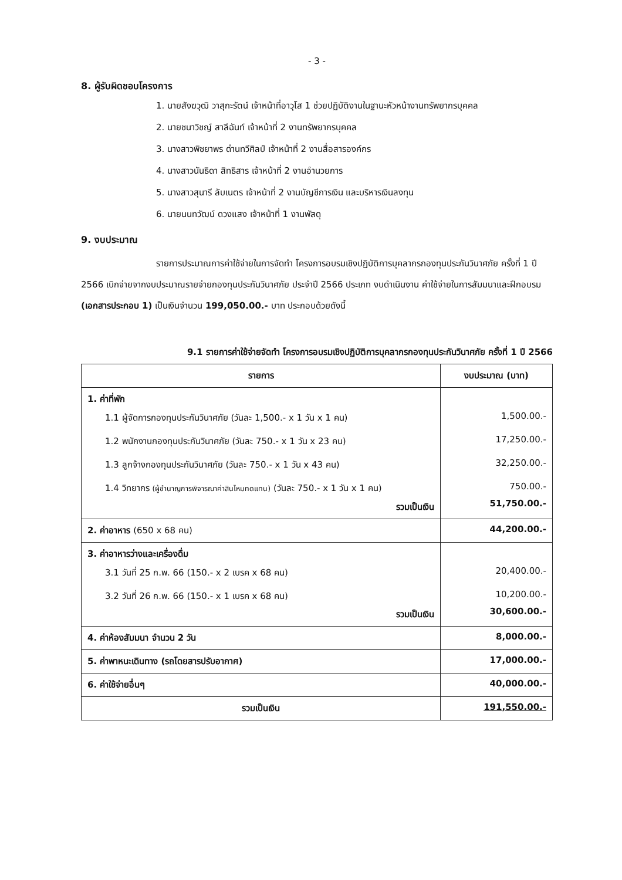- 3 -
8. ผู้รับผิดชอบโครงการ
1. นายสังฆวุฒิ วาสุกะรัตน์ เจ้าหน้าที่อาวุโส 1 ช่วยปฏิบัติงานในฐานะหัวหน้างานทรัพยากรบุคคล
2. นายชนาวิชญ์ สาลีฉันท์ เจ้าหน้าที่ 2 งานทรัพยากรบุคคล
3. นางสาวพิชยาพร ด่านทวีศิลป์ เจ้าหน้าที่ 2 งานสื่อสารองค์กร
4. นางสาวนันธิดา สิทธิสาร เจ้าหน้าที่ 2 งานอำนวยการ
5. นางสาวสุนารี ลับเนตร เจ้าหน้าที่ 2 งานบัญชีการเงิน และบริหารเงินลงทุน
6. นายนนทวัฒน์ ดวงแสง เจ้าหน้าที่ 1 งานพัสดุ
9. งบประมาณ
รายการประมาณการค่าใช้จ่ายในการจัดทำ โครงการอบรมเชิงปฏิบัติการบุคลากรกองทุนประกันวินาศภัย ครั้งที่ 1 ปี 2566 เบิกจ่ายจากงบประมาณรายจ่ายกองทุนประกันวินาศภัย ประจำปี 2566 ประเภท งบดำเนินงาน ค่าใช้จ่ายในการสัมมนาและฝึกอบรม (เอกสารประกอบ 1) เป็นเงินจำนวน 199,050.00.- บาท ประกอบด้วยดังนี้
9.1 รายการค่าใช้จ่ายจัดทำ โครงการอบรมเชิงปฏิบัติการบุคลากรกองทุนประกันวินาศภัย ครั้งที่ 1 ปี 2566
| รายการ | งบประมาณ (บาท) |
| --- | --- |
| 1. ค่าที่พัก 1.1 ผู้จัดการกองทุนประกันวินาศภัย (วันละ 1,500.- x 1 วัน x 1 คน) 1.2 พนักงานกองทุนประกันวินาศภัย (วันละ 750.- x 1 วัน x 23 คน) 1.3 ลูกจ้างกองทุนประกันวินาศภัย (วันละ 750.- x 1 วัน x 43 คน) 1.4 วิทยากร (ผู้ชำนาญการพิจารณาค่าสินไหมทดแทน) (วันละ 750.- x 1 วัน x 1 คน) รวมเป็นเงิน | 1,500.00.- 17,250.00.- 32,250.00.- 750.00.- 51,750.00.- |
| 2. ค่าอาหาร (650 x 68 คน) | 44,200.00.- |
| 3. ค่าอาหารว่างและเครื่องดื่ม 3.1 วันที่ 25 ก.พ. 66 (150.- x 2 เบรค x 68 คน) 3.2 วันที่ 26 ก.พ. 66 (150.- x 1 เบรค x 68 คน) รวมเป็นเงิน | 20,400.00.- 10,200.00.- 30,600.00.- |
| 4. ค่าห้องสัมมนา จำนวน 2 วัน | 8,000.00.- |
| 5. ค่าพาหนะเดินทาง (รถโดยสารปรับอากาศ) | 17,000.00.- |
| 6. ค่าใช้จ่ายอื่นๆ | 40,000.00.- |
| รวมเป็นเงิน | 191,550.00.- |